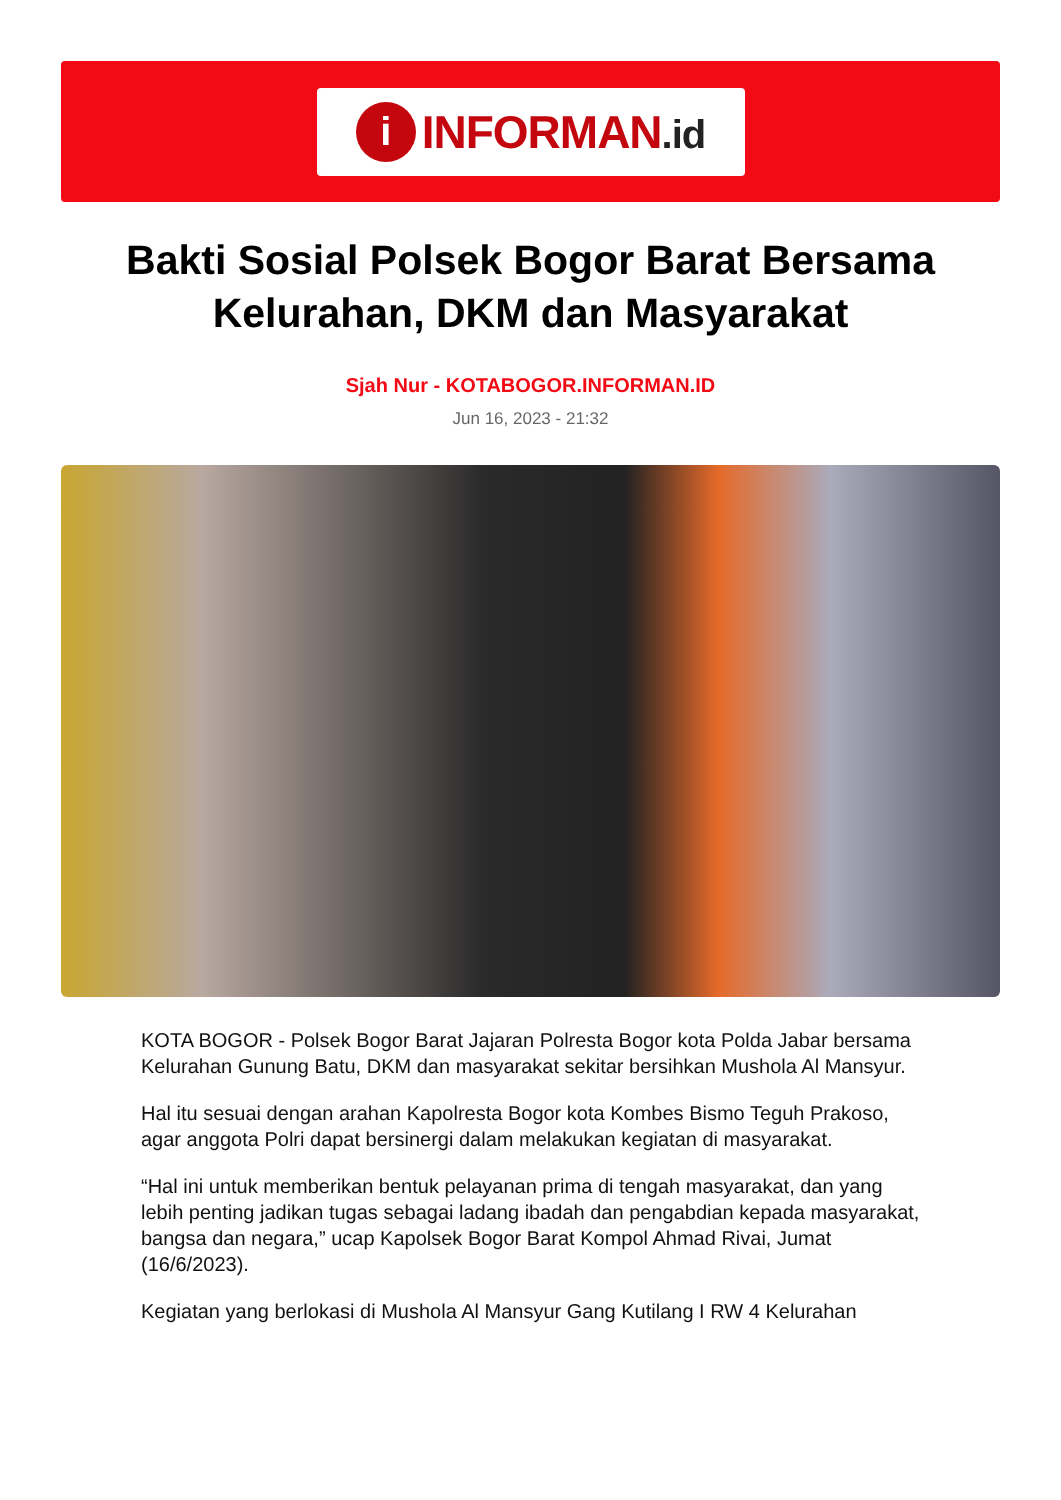i
INFORMAN.id
Bakti Sosial Polsek Bogor Barat Bersama Kelurahan, DKM dan Masyarakat
Sjah Nur - KOTABOGOR.INFORMAN.ID
Jun 16, 2023 - 21:32
KOTA BOGOR - Polsek Bogor Barat Jajaran Polresta Bogor kota Polda Jabar bersama Kelurahan Gunung Batu, DKM dan masyarakat sekitar bersihkan Mushola Al Mansyur.
Hal itu sesuai dengan arahan Kapolresta Bogor kota Kombes Bismo Teguh Prakoso, agar anggota Polri dapat bersinergi dalam melakukan kegiatan di masyarakat.
“Hal ini untuk memberikan bentuk pelayanan prima di tengah masyarakat, dan yang lebih penting jadikan tugas sebagai ladang ibadah dan pengabdian kepada masyarakat, bangsa dan negara,” ucap Kapolsek Bogor Barat Kompol Ahmad Rivai, Jumat (16/6/2023).
Kegiatan yang berlokasi di Mushola Al Mansyur Gang Kutilang I RW 4 Kelurahan